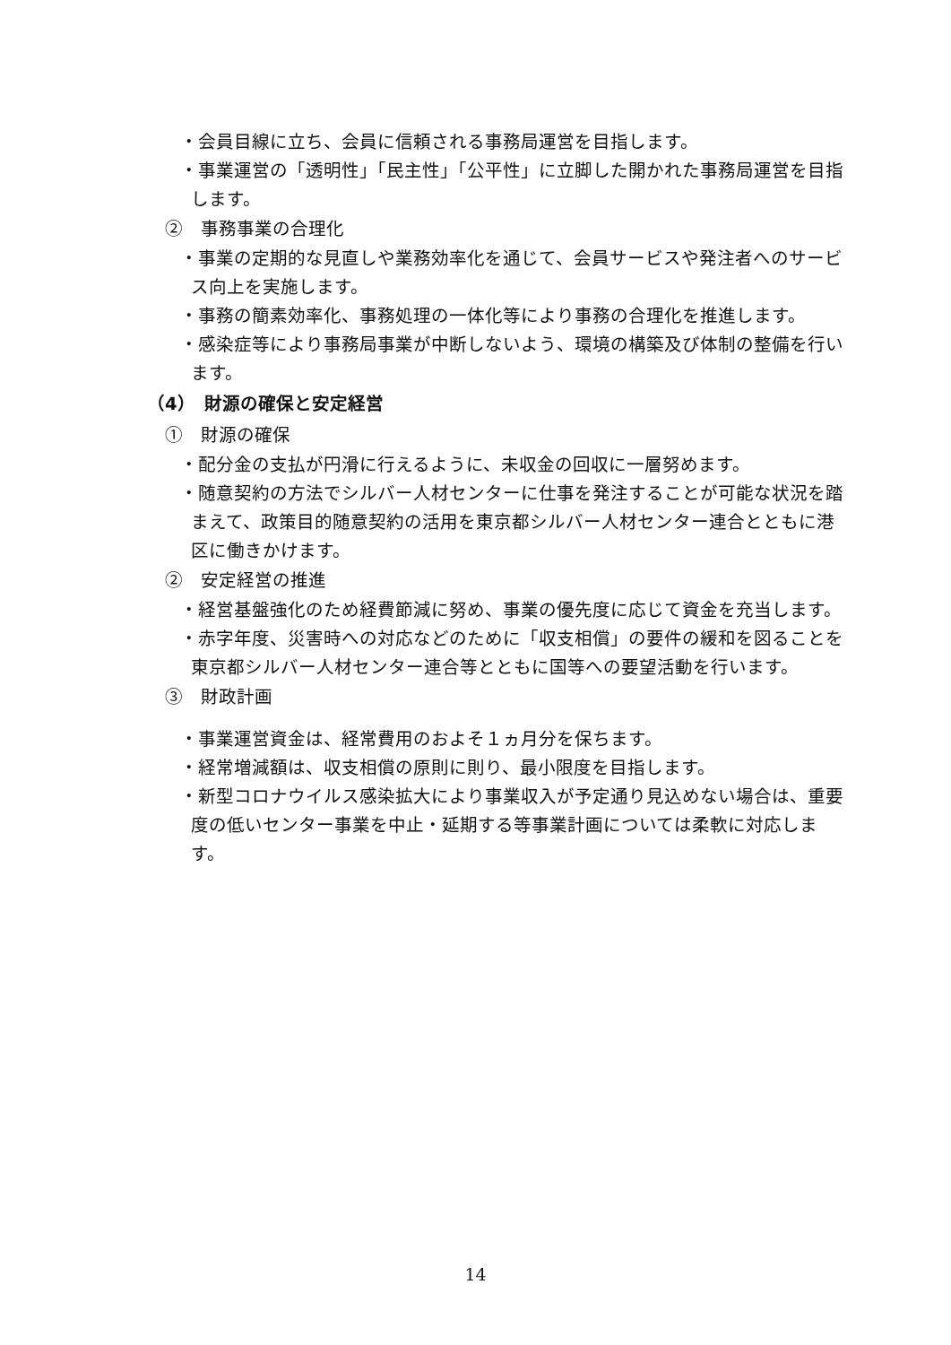・会員目線に立ち、会員に信頼される事務局運営を目指します。
・事業運営の「透明性」「民主性」「公平性」に立脚した開かれた事務局運営を目指します。
②　事務事業の合理化
・事業の定期的な見直しや業務効率化を通じて、会員サービスや発注者へのサービス向上を実施します。
・事務の簡素効率化、事務処理の一体化等により事務の合理化を推進します。
・感染症等により事務局事業が中断しないよう、環境の構築及び体制の整備を行います。
（4）　財源の確保と安定経営
①　財源の確保
・配分金の支払が円滑に行えるように、未収金の回収に一層努めます。
・随意契約の方法でシルバー人材センターに仕事を発注することが可能な状況を踏まえて、政策目的随意契約の活用を東京都シルバー人材センター連合とともに港区に働きかけます。
②　安定経営の推進
・経営基盤強化のため経費節減に努め、事業の優先度に応じて資金を充当します。
・赤字年度、災害時への対応などのために「収支相償」の要件の緩和を図ることを東京都シルバー人材センター連合等とともに国等への要望活動を行います。
③　財政計画
・事業運営資金は、経常費用のおよそ１ヵ月分を保ちます。
・経常増減額は、収支相償の原則に則り、最小限度を目指します。
・新型コロナウイルス感染拡大により事業収入が予定通り見込めない場合は、重要度の低いセンター事業を中止・延期する等事業計画については柔軟に対応します。
14